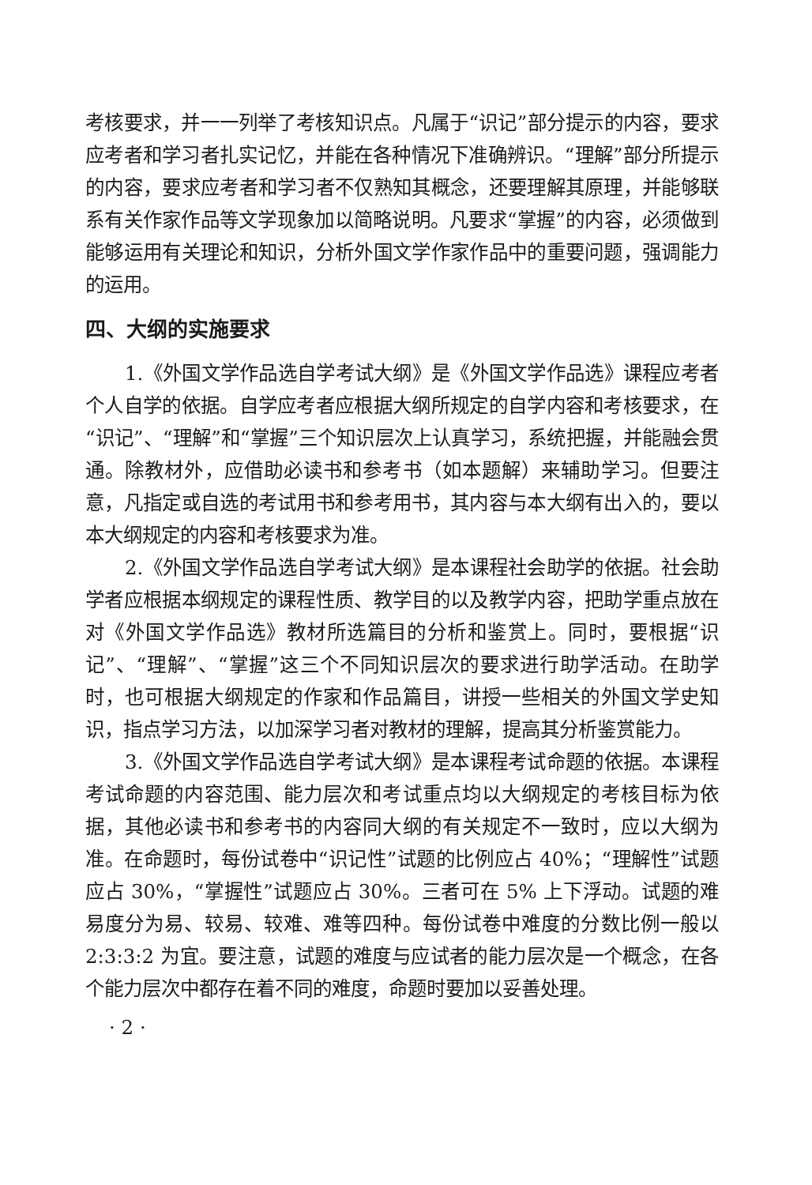考核要求，并一一列举了考核知识点。凡属于“识记”部分提示的内容，要求应考者和学习者扎实记忆，并能在各种情况下准确辨识。“理解”部分所提示的内容，要求应考者和学习者不仅熟知其概念，还要理解其原理，并能够联系有关作家作品等文学现象加以简略说明。凡要求“掌握”的内容，必须做到能够运用有关理论和知识，分析外国文学作家作品中的重要问题，强调能力的运用。
四、大纲的实施要求
1.《外国文学作品选自学考试大纲》是《外国文学作品选》课程应考者个人自学的依据。自学应考者应根据大纲所规定的自学内容和考核要求，在“识记”、“理解”和“掌握”三个知识层次上认真学习，系统把握，并能融会贯通。除教材外，应借助必读书和参考书（如本题解）来辅助学习。但要注意，凡指定或自选的考试用书和参考用书，其内容与本大纲有出入的，要以本大纲规定的内容和考核要求为准。
2.《外国文学作品选自学考试大纲》是本课程社会助学的依据。社会助学者应根据本纲规定的课程性质、教学目的以及教学内容，把助学重点放在对《外国文学作品选》教材所选篇目的分析和鉴赏上。同时，要根据“识记”、“理解”、“掌握”这三个不同知识层次的要求进行助学活动。在助学时，也可根据大纲规定的作家和作品篇目，讲授一些相关的外国文学史知识，指点学习方法，以加深学习者对教材的理解，提高其分析鉴赏能力。
3.《外国文学作品选自学考试大纲》是本课程考试命题的依据。本课程考试命题的内容范围、能力层次和考试重点均以大纲规定的考核目标为依据，其他必读书和参考书的内容同大纲的有关规定不一致时，应以大纲为准。在命题时，每份试卷中“识记性”试题的比例应占 40%；“理解性”试题应占 30%，“掌握性”试题应占 30%。三者可在 5% 上下浮动。试题的难易度分为易、较易、较难、难等四种。每份试卷中难度的分数比例一般以 2:3:3:2 为宜。要注意，试题的难度与应试者的能力层次是一个概念，在各个能力层次中都存在着不同的难度，命题时要加以妥善处理。
· 2 ·